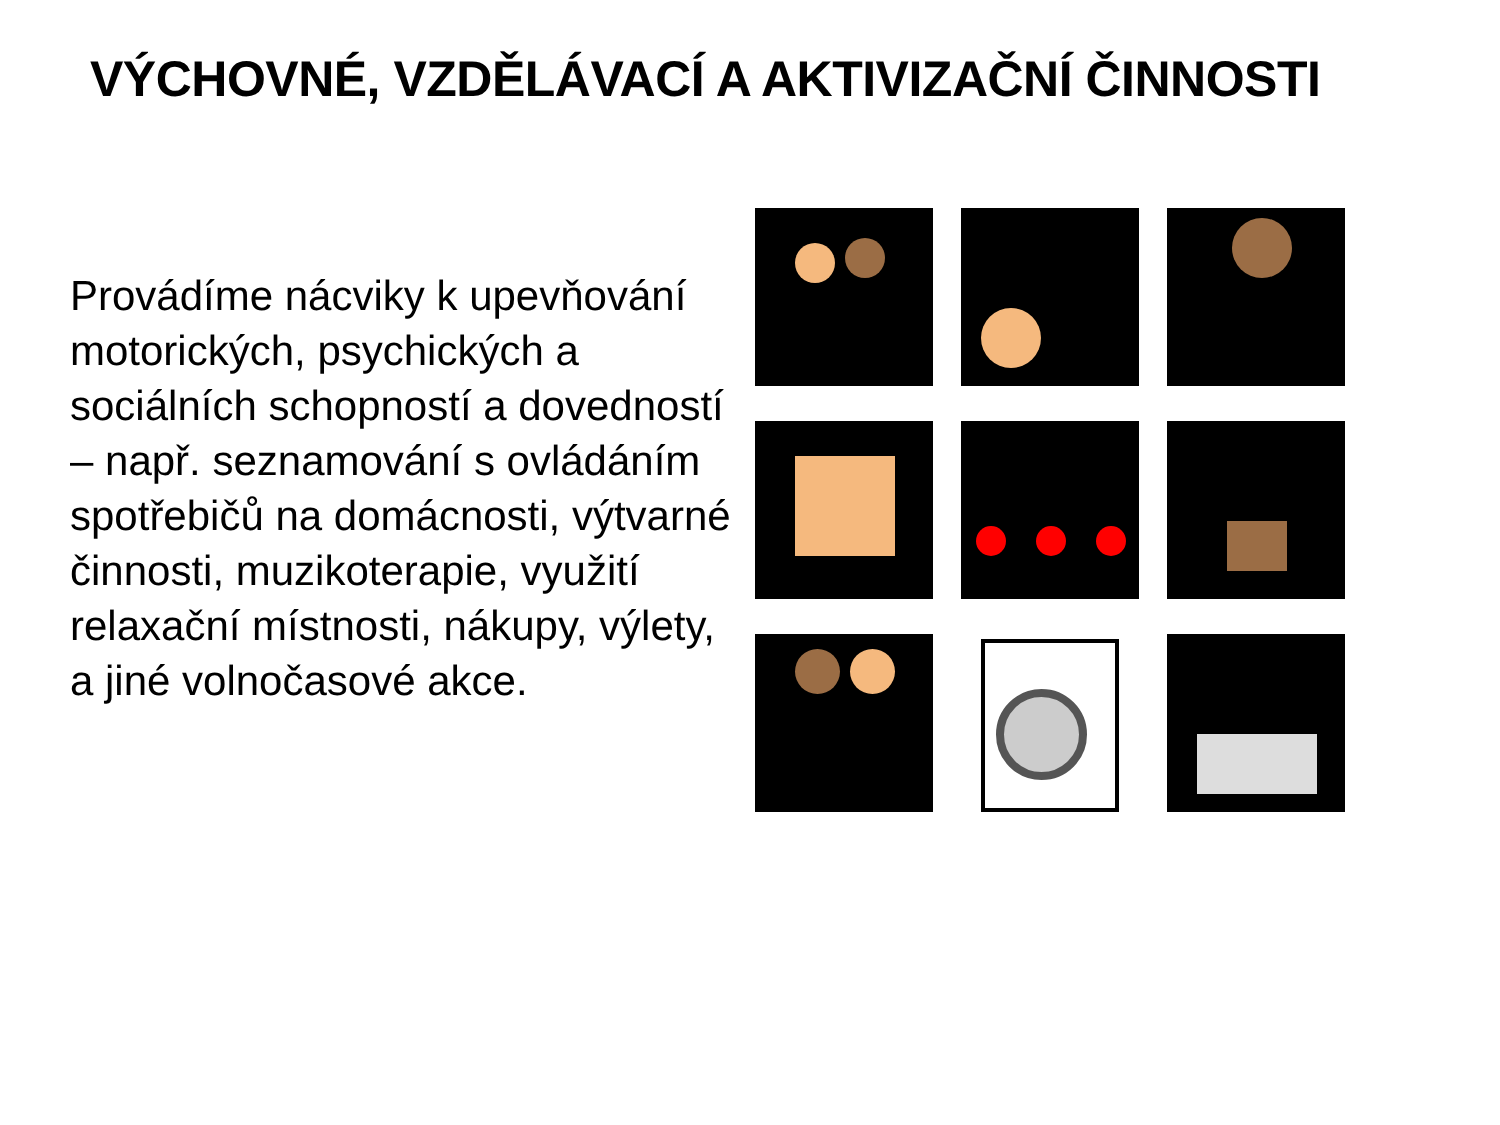VÝCHOVNÉ, VZDĚLÁVACÍ A AKTIVIZAČNÍ ČINNOSTI
Provádíme nácviky k upevňování motorických, psychických a sociálních schopností a dovedností – např. seznamování s ovládáním spotřebičů na domácnosti, výtvarné činnosti, muzikoterapie, využití relaxační místnosti, nákupy, výlety, a jiné volnočasové akce.